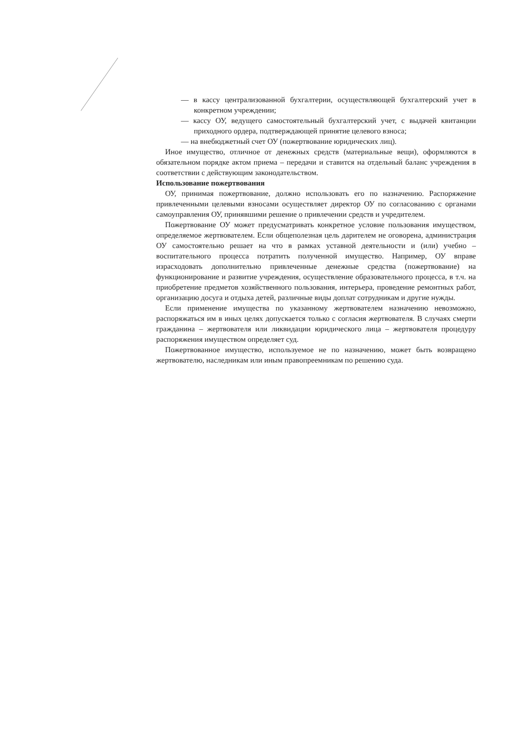— в кассу централизованной бухгалтерии, осуществляющей бухгалтерский учет в конкретном учреждении;
— кассу ОУ, ведущего самостоятельный бухгалтерский учет, с выдачей квитанции приходного ордера, подтверждающей принятие целевого взноса;
— на внебюджетный счет ОУ (пожертвование юридических лиц).
Иное имущество, отличное от денежных средств (материальные вещи), оформляются в обязательном порядке актом приема – передачи и ставится на отдельный баланс учреждения в соответствии с действующим законодательством.
Использование пожертвования
ОУ, принимая пожертвование, должно использовать его по назначению. Распоряжение привлеченными целевыми взносами осуществляет директор ОУ по согласованию с органами самоуправления ОУ, принявшими решение о привлечении средств и учредителем.
Пожертвование ОУ может предусматривать конкретное условие пользования имуществом, определяемое жертвователем. Если общеполезная цель дарителем не оговорена, администрация ОУ самостоятельно решает на что в рамках уставной деятельности и (или) учебно – воспитательного процесса потратить полученной имущество. Например, ОУ вправе израсходовать дополнительно привлеченные денежные средства (пожертвование) на функционирование и развитие учреждения, осуществление образовательного процесса, в т.ч. на приобретение предметов хозяйственного пользования, интерьера, проведение ремонтных работ, организацию досуга и отдыха детей, различные виды доплат сотрудникам и другие нужды.
Если применение имущества по указанному жертвователем назначению невозможно, распоряжаться им в иных целях допускается только с согласия жертвователя. В случаях смерти гражданина – жертвователя или ликвидации юридического лица – жертвователя процедуру распоряжения имуществом определяет суд.
Пожертвованное имущество, используемое не по назначению, может быть возвращено жертвователю, наследникам или иным правопреемникам по решению суда.